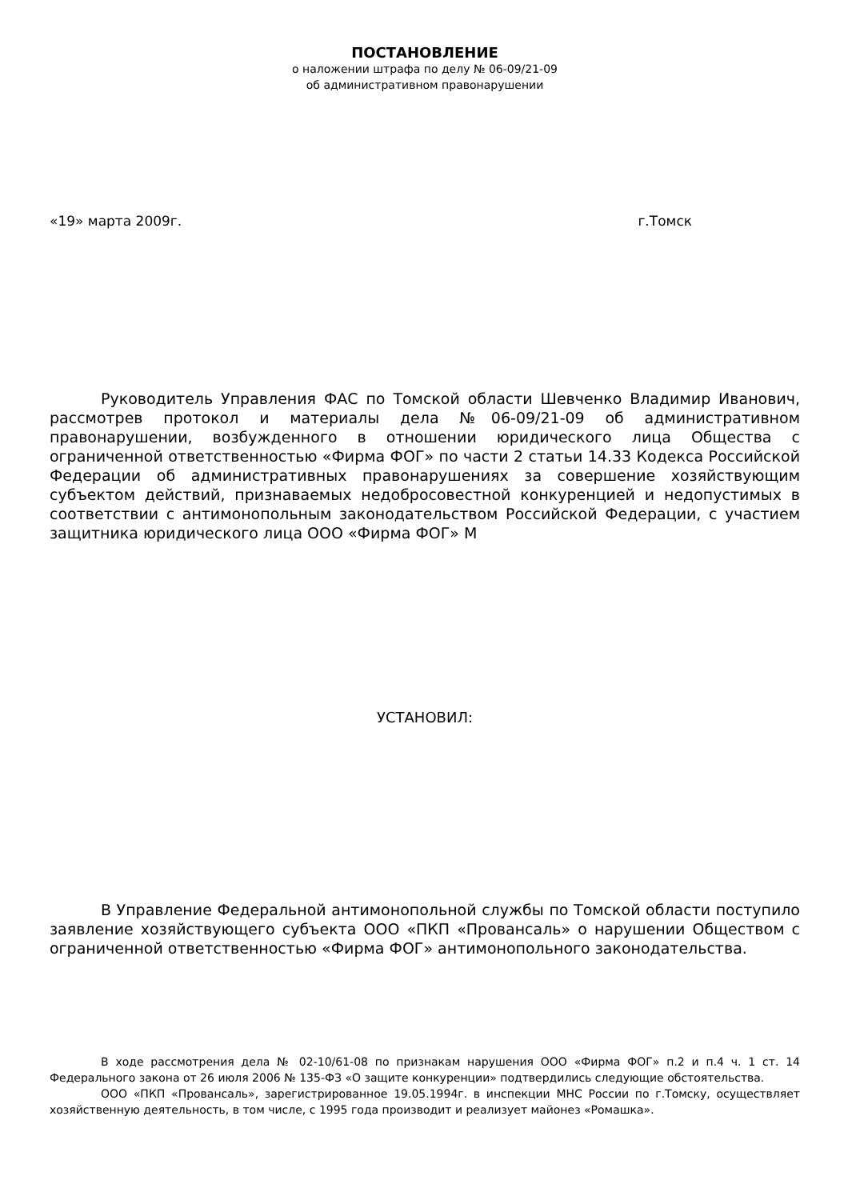ПОСТАНОВЛЕНИЕ
о наложении штрафа по делу № 06-09/21-09
об административном правонарушении
«19» марта 2009г. г.Томск
Руководитель Управления ФАС по Томской области Шевченко Владимир Иванович, рассмотрев протокол и материалы дела №06-09/21-09 об административном правонарушении, возбужденного в отношении юридического лица Общества с ограниченной ответственностью «Фирма ФОГ» по части 2 статьи 14.33 Кодекса Российской Федерации об административных правонарушениях за совершение хозяйствующим субъектом действий, признаваемых недобросовестной конкуренцией и недопустимых в соответствии с антимонопольным законодательством Российской Федерации, с участием защитника юридического лица ООО «Фирма ФОГ» М
УСТАНОВИЛ:
В Управление Федеральной антимонопольной службы по Томской области поступило заявление хозяйствующего субъекта ООО «ПКП «Провансаль» о нарушении Обществом с ограниченной ответственностью «Фирма ФОГ» антимонопольного законодательства.
В ходе рассмотрения дела № 02-10/61-08 по признакам нарушения ООО «Фирма ФОГ» п.2 и п.4 ч. 1 ст. 14 Федерального закона от 26 июля 2006 № 135-ФЗ «О защите конкуренции» подтвердились следующие обстоятельства.
ООО «ПКП «Провансаль», зарегистрированное 19.05.1994г. в инспекции МНС России по г.Томску, осуществляет хозяйственную деятельность, в том числе, с 1995 года производит и реализует майонез «Ромашка».